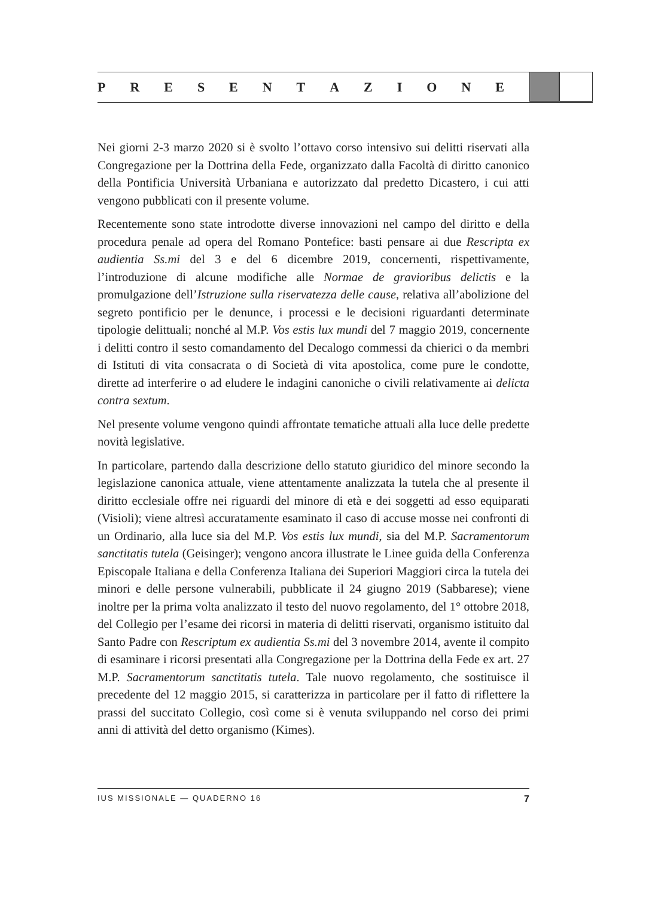PRESENTAZIONE
Nei giorni 2-3 marzo 2020 si è svolto l’ottavo corso intensivo sui delitti riservati alla Congregazione per la Dottrina della Fede, organizzato dalla Facoltà di diritto canonico della Pontificia Università Urbaniana e autorizzato dal predetto Dicastero, i cui atti vengono pubblicati con il presente volume.
Recentemente sono state introdotte diverse innovazioni nel campo del diritto e della procedura penale ad opera del Romano Pontefice: basti pensare ai due Rescripta ex audientia Ss.mi del 3 e del 6 dicembre 2019, concernenti, rispettivamente, l’introduzione di alcune modifiche alle Normae de gravioribus delictis e la promulgazione dell’Istruzione sulla riservatezza delle cause, relativa all’abolizione del segreto pontificio per le denunce, i processi e le decisioni riguardanti determinate tipologie delittuali; nonché al M.P. Vos estis lux mundi del 7 maggio 2019, concernente i delitti contro il sesto comandamento del Decalogo commessi da chierici o da membri di Istituti di vita consacrata o di Società di vita apostolica, come pure le condotte, dirette ad interferire o ad eludere le indagini canoniche o civili relativamente ai delicta contra sextum.
Nel presente volume vengono quindi affrontate tematiche attuali alla luce delle predette novità legislative.
In particolare, partendo dalla descrizione dello statuto giuridico del minore secondo la legislazione canonica attuale, viene attentamente analizzata la tutela che al presente il diritto ecclesiale offre nei riguardi del minore di età e dei soggetti ad esso equiparati (Visioli); viene altresì accuratamente esaminato il caso di accuse mosse nei confronti di un Ordinario, alla luce sia del M.P. Vos estis lux mundi, sia del M.P. Sacramentorum sanctitatis tutela (Geisinger); vengono ancora illustrate le Linee guida della Conferenza Episcopale Italiana e della Conferenza Italiana dei Superiori Maggiori circa la tutela dei minori e delle persone vulnerabili, pubblicate il 24 giugno 2019 (Sabbarese); viene inoltre per la prima volta analizzato il testo del nuovo regolamento, del 1° ottobre 2018, del Collegio per l’esame dei ricorsi in materia di delitti riservati, organismo istituito dal Santo Padre con Rescriptum ex audientia Ss.mi del 3 novembre 2014, avente il compito di esaminare i ricorsi presentati alla Congregazione per la Dottrina della Fede ex art. 27 M.P. Sacramentorum sanctitatis tutela. Tale nuovo regolamento, che sostituisce il precedente del 12 maggio 2015, si caratterizza in particolare per il fatto di riflettere la prassi del succitato Collegio, così come si è venuta sviluppando nel corso dei primi anni di attività del detto organismo (Kimes).
IUS MISSIONALE — QUADERNO 16 7